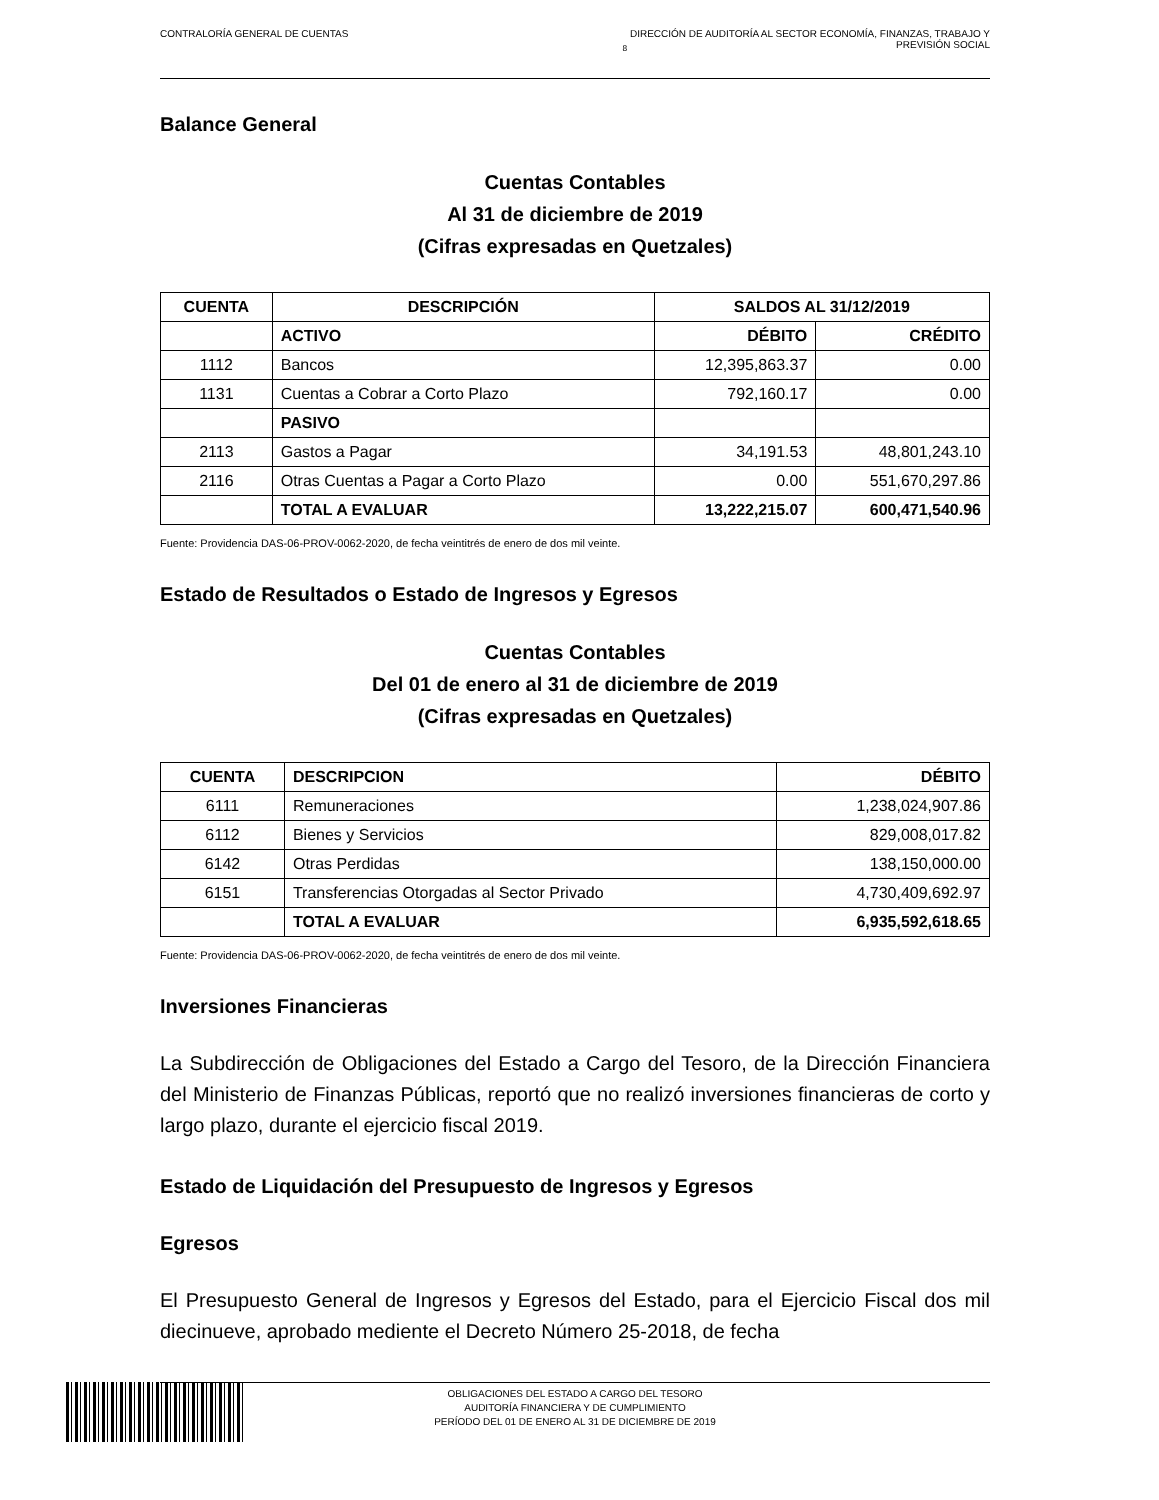CONTRALORÍA GENERAL DE CUENTAS <sub>8</sub> DIRECCIÓN DE AUDITORÍA AL SECTOR ECONOMÍA, FINANZAS, TRABAJO Y
PREVISIÓN SOCIAL
Balance General
Cuentas Contables
Al 31 de diciembre de 2019
(Cifras expresadas en Quetzales)
| CUENTA | DESCRIPCIÓN | SALDOS AL 31/12/2019 | |
| --- | --- | --- | --- |
| | ACTIVO | DÉBITO | CRÉDITO |
| 1112 | Bancos | 12,395,863.37 | 0.00 |
| 1131 | Cuentas a Cobrar a Corto Plazo | 792,160.17 | 0.00 |
| | PASIVO | | |
| 2113 | Gastos a Pagar | 34,191.53 | 48,801,243.10 |
| 2116 | Otras Cuentas a Pagar a Corto Plazo | 0.00 | 551,670,297.86 |
| | TOTAL A EVALUAR | 13,222,215.07 | 600,471,540.96 |
Fuente: Providencia DAS-06-PROV-0062-2020, de fecha veintitrés de enero de dos mil veinte.
Estado de Resultados o Estado de Ingresos y Egresos
Cuentas Contables
Del 01 de enero al 31 de diciembre de 2019
(Cifras expresadas en Quetzales)
| CUENTA | DESCRIPCION | DÉBITO |
| --- | --- | --- |
| 6111 | Remuneraciones | 1,238,024,907.86 |
| 6112 | Bienes y Servicios | 829,008,017.82 |
| 6142 | Otras Perdidas | 138,150,000.00 |
| 6151 | Transferencias Otorgadas al Sector Privado | 4,730,409,692.97 |
| | TOTAL A EVALUAR | 6,935,592,618.65 |
Fuente: Providencia DAS-06-PROV-0062-2020, de fecha veintitrés de enero de dos mil veinte.
Inversiones Financieras
La Subdirección de Obligaciones del Estado a Cargo del Tesoro, de la Dirección Financiera del Ministerio de Finanzas Públicas, reportó que no realizó inversiones financieras de corto y largo plazo, durante el ejercicio fiscal 2019.
Estado de Liquidación del Presupuesto de Ingresos y Egresos
Egresos
El Presupuesto General de Ingresos y Egresos del Estado, para el Ejercicio Fiscal dos mil diecinueve, aprobado mediente el Decreto Número 25-2018, de fecha
OBLIGACIONES DEL ESTADO A CARGO DEL TESORO
AUDITORÍA FINANCIERA Y DE CUMPLIMIENTO
PERÍODO DEL 01 DE ENERO AL 31 DE DICIEMBRE DE 2019